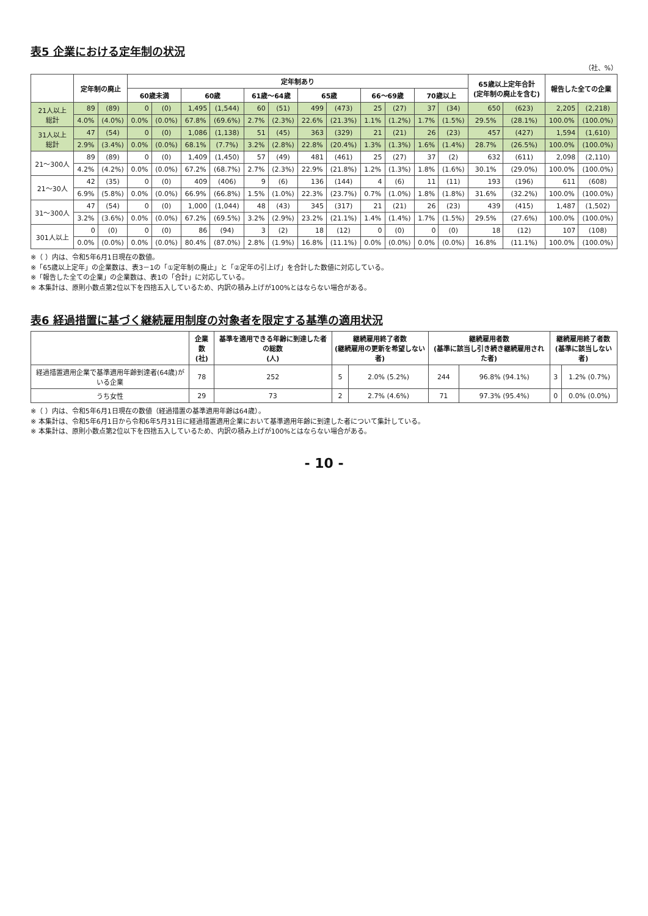表5 企業における定年制の状況
（社、%）
| | 定年制の廃止 | | 定年制あり | | | | | | | | | | | | 65歳以上定年合計 (定年制の廃止を含む) | | 報告した全ての企業 | |
| --- | --- | --- | --- | --- | --- | --- | --- | --- | --- | --- | --- | --- | --- | --- | --- | --- | --- | --- |
| | | | 60歳未満 | | 60歳 | | 61歳～64歳 | | 65歳 | | 66～69歳 | | 70歳以上 | | | | | |
| 21人以上 総計 | 89 | (89) | 0 | (0) | 1,495 | (1,544) | 60 | (51) | 499 | (473) | 25 | (27) | 37 | (34) | 650 | (623) | 2,205 | (2,218) |
| | 4.0% | (4.0%) | 0.0% | (0.0%) | 67.8% | (69.6%) | 2.7% | (2.3%) | 22.6% | (21.3%) | 1.1% | (1.2%) | 1.7% | (1.5%) | 29.5% | (28.1%) | 100.0% | (100.0%) |
| 31人以上 総計 | 47 | (54) | 0 | (0) | 1,086 | (1,138) | 51 | (45) | 363 | (329) | 21 | (21) | 26 | (23) | 457 | (427) | 1,594 | (1,610) |
| | 2.9% | (3.4%) | 0.0% | (0.0%) | 68.1% | (7.7%) | 3.2% | (2.8%) | 22.8% | (20.4%) | 1.3% | (1.3%) | 1.6% | (1.4%) | 28.7% | (26.5%) | 100.0% | (100.0%) |
| 21～300人 | 89 | (89) | 0 | (0) | 1,409 | (1,450) | 57 | (49) | 481 | (461) | 25 | (27) | 37 | (2) | 632 | (611) | 2,098 | (2,110) |
| | 4.2% | (4.2%) | 0.0% | (0.0%) | 67.2% | (68.7%) | 2.7% | (2.3%) | 22.9% | (21.8%) | 1.2% | (1.3%) | 1.8% | (1.6%) | 30.1% | (29.0%) | 100.0% | (100.0%) |
| 21～30人 | 42 | (35) | 0 | (0) | 409 | (406) | 9 | (6) | 136 | (144) | 4 | (6) | 11 | (11) | 193 | (196) | 611 | (608) |
| | 6.9% | (5.8%) | 0.0% | (0.0%) | 66.9% | (66.8%) | 1.5% | (1.0%) | 22.3% | (23.7%) | 0.7% | (1.0%) | 1.8% | (1.8%) | 31.6% | (32.2%) | 100.0% | (100.0%) |
| 31～300人 | 47 | (54) | 0 | (0) | 1,000 | (1,044) | 48 | (43) | 345 | (317) | 21 | (21) | 26 | (23) | 439 | (415) | 1,487 | (1,502) |
| | 3.2% | (3.6%) | 0.0% | (0.0%) | 67.2% | (69.5%) | 3.2% | (2.9%) | 23.2% | (21.1%) | 1.4% | (1.4%) | 1.7% | (1.5%) | 29.5% | (27.6%) | 100.0% | (100.0%) |
| 301人以上 | 0 | (0) | 0 | (0) | 86 | (94) | 3 | (2) | 18 | (12) | 0 | (0) | 0 | (0) | 18 | (12) | 107 | (108) |
| | 0.0% | (0.0%) | 0.0% | (0.0%) | 80.4% | (87.0%) | 2.8% | (1.9%) | 16.8% | (11.1%) | 0.0% | (0.0%) | 0.0% | (0.0%) | 16.8% | (11.1%) | 100.0% | (100.0%) |
※（ ）内は、令和5年6月1日現在の数値。
※「65歳以上定年」の企業数は、表3－1の「①定年制の廃止」と「②定年の引上げ」を合計した数値に対応している。
※「報告した全ての企業」の企業数は、表1の「合計」に対応している。
※ 本集計は、原則小数点第2位以下を四捨五入しているため、内訳の積み上げが100%とはならない場合がある。
表6 経過措置に基づく継続雇用制度の対象者を限定する基準の適用状況
| | 企業数 (社) | 基準を適用できる年齢に到達した者の総数 (人) | 継続雇用終了者数 (継続雇用の更新を希望しない者) | | 継続雇用者数 (基準に該当し引き続き継続雇用された者) | | 継続雇用終了者数 (基準に該当しない者) | |
| --- | --- | --- | --- | --- | --- | --- | --- | --- |
| 経過措置適用企業で基準適用年齢到達者(64歳)がいる企業 | 78 | 252 | 5 | 2.0% (5.2%) | 244 | 96.8% (94.1%) | 3 | 1.2% (0.7%) |
| うち女性 | 29 | 73 | 2 | 2.7% (4.6%) | 71 | 97.3% (95.4%) | 0 | 0.0% (0.0%) |
※（ ）内は、令和5年6月1日現在の数値（経過措置の基準適用年齢は64歳）。
※ 本集計は、令和5年6月1日から令和6年5月31日に経過措置適用企業において基準適用年齢に到達した者について集計している。
※ 本集計は、原則小数点第2位以下を四捨五入しているため、内訳の積み上げが100%とはならない場合がある。
- 10 -